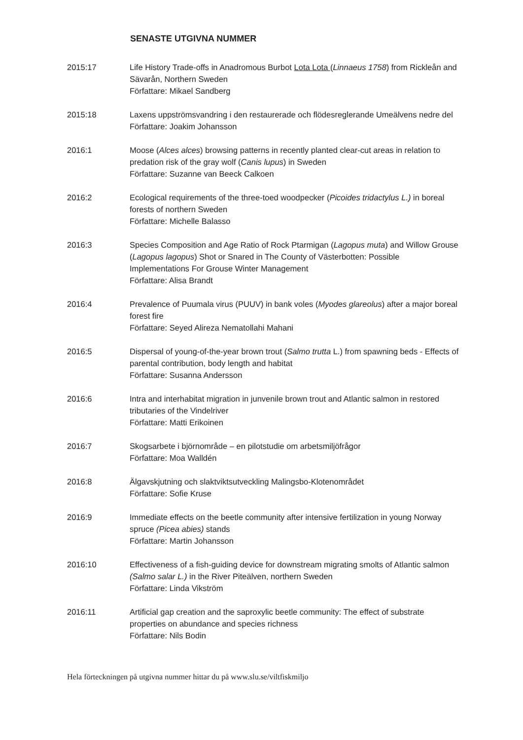SENASTE UTGIVNA NUMMER
2015:17 Life History Trade-offs in Anadromous Burbot Lota Lota (Linnaeus 1758) from Rickleån and Sävarån, Northern Sweden
Författare: Mikael Sandberg
2015:18 Laxens uppströmsvandring i den restaurerade och flödesreglerande Umeälvens nedre del
Författare: Joakim Johansson
2016:1 Moose (Alces alces) browsing patterns in recently planted clear-cut areas in relation to predation risk of the gray wolf (Canis lupus) in Sweden
Författare: Suzanne van Beeck Calkoen
2016:2 Ecological requirements of the three-toed woodpecker (Picoides tridactylus L.) in boreal forests of northern Sweden
Författare: Michelle Balasso
2016:3 Species Composition and Age Ratio of Rock Ptarmigan (Lagopus muta) and Willow Grouse (Lagopus lagopus) Shot or Snared in The County of Västerbotten: Possible Implementations For Grouse Winter Management
Författare: Alisa Brandt
2016:4 Prevalence of Puumala virus (PUUV) in bank voles (Myodes glareolus) after a major boreal forest fire
Författare: Seyed Alireza Nematollahi Mahani
2016:5 Dispersal of young-of-the-year brown trout (Salmo trutta L.) from spawning beds - Effects of parental contribution, body length and habitat
Författare: Susanna Andersson
2016:6 Intra and interhabitat migration in junvenile brown trout and Atlantic salmon in restored tributaries of the Vindelriver
Författare: Matti Erikoinen
2016:7 Skogsarbete i björnområde – en pilotstudie om arbetsmiljöfrågor
Författare: Moa Walldén
2016:8 Älgavskjutning och slaktviktsutveckling Malingsbo-Klotenområdet
Författare: Sofie Kruse
2016:9 Immediate effects on the beetle community after intensive fertilization in young Norway spruce (Picea abies) stands
Författare: Martin Johansson
2016:10 Effectiveness of a fish-guiding device for downstream migrating smolts of Atlantic salmon (Salmo salar L.) in the River Piteälven, northern Sweden
Författare: Linda Vikström
2016:11 Artificial gap creation and the saproxylic beetle community: The effect of substrate properties on abundance and species richness
Författare: Nils Bodin
Hela förteckningen på utgivna nummer hittar du på www.slu.se/viltfiskmiljo